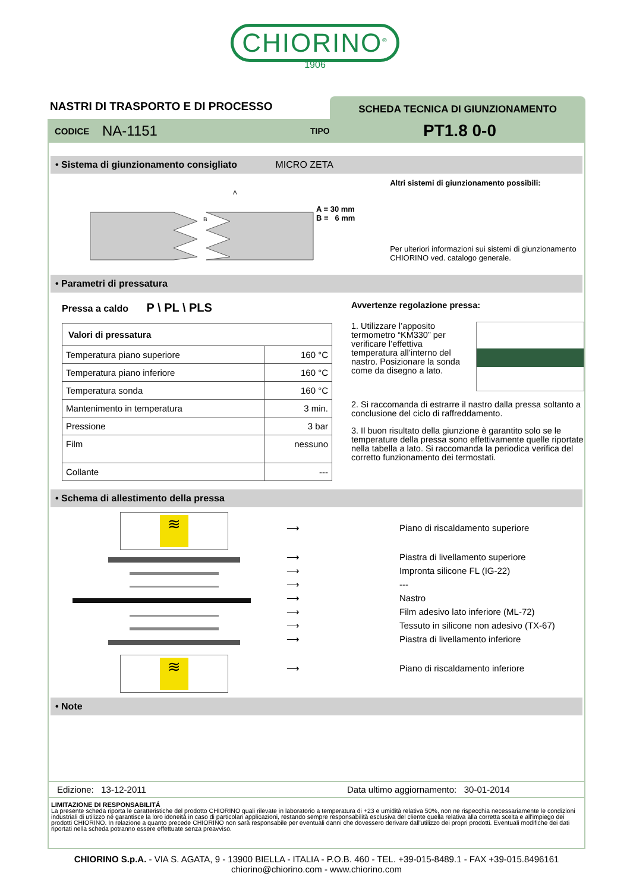CHIORINO<sup>®</sup>
1906
NASTRI DI TRASPORTO E DI PROCESSO
SCHEDA TECNICA DI GIUNZIONAMENTO
CODICE NA-1151 TIPO PT1.8 0-0
• Sistema di giunzionamento consigliato MICRO ZETA
A
B
A = 30 mm
B = 6 mm
Altri sistemi di giunzionamento possibili:
Per ulteriori informazioni sui sistemi di giunzionamento CHIORINO ved. catalogo generale.
• Parametri di pressatura
Pressa a caldo P \ PL \ PLS
| Valori di pressatura | |
| --- | --- |
| Temperatura piano superiore | 160 °C |
| Temperatura piano inferiore | 160 °C |
| Temperatura sonda | 160 °C |
| Mantenimento in temperatura | 3 min. |
| Pressione | 3 bar |
| Film | nessuno |
| Collante | --- |
Avvertenze regolazione pressa:
1. Utilizzare l’apposito termometro “KM330” per verificare l’effettiva temperatura all’interno del nastro. Posizionare la sonda come da disegno a lato.
2. Si raccomanda di estrarre il nastro dalla pressa soltanto a conclusione del ciclo di raffreddamento.
3. Il buon risultato della giunzione è garantito solo se le temperature della pressa sono effettivamente quelle riportate nella tabella a lato. Si raccomanda la periodica verifica del corretto funzionamento dei termostati.
• Schema di allestimento della pressa
≋
≋
⟶
⟶
⟶
⟶
⟶
⟶
⟶
⟶
⟶
Piano di riscaldamento superiore
Piastra di livellamento superiore
Impronta silicone FL (IG-22)
---
Nastro
Film adesivo lato inferiore (ML-72)
Tessuto in silicone non adesivo (TX-67)
Piastra di livellamento inferiore
Piano di riscaldamento inferiore
• Note
Edizione: 13-12-2011 Data ultimo aggiornamento: 30-01-2014
LIMITAZIONE DI RESPONSABILITÁ
La presente scheda riporta le caratteristiche del prodotto CHIORINO quali rilevate in laboratorio a temperatura di +23 e umidità relativa 50%, non ne rispecchia necessariamente le condizioni industriali di utilizzo né garantisce la loro idoneità in caso di particolari applicazioni, restando sempre responsabilità esclusiva del cliente quella relativa alla corretta scelta e all'impiego dei prodotti CHIORINO. In relazione a quanto precede CHIORINO non sarà responsabile per eventuali danni che dovessero derivare dall'utilizzo dei propri prodotti. Eventuali modifiche dei dati riportati nella scheda potranno essere effettuate senza preavviso.
CHIORINO S.p.A. - VIA S. AGATA, 9 - 13900 BIELLA - ITALIA - P.O.B. 460 - TEL. +39-015-8489.1 - FAX +39-015.8496161
chiorino@chiorino.com - www.chiorino.com